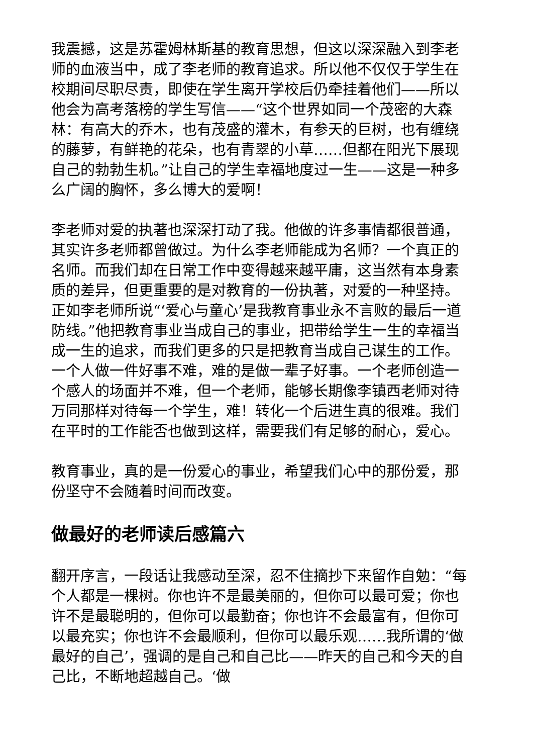我震撼，这是苏霍姆林斯基的教育思想，但这以深深融入到李老师的血液当中，成了李老师的教育追求。所以他不仅仅于学生在校期间尽职尽责，即使在学生离开学校后仍牵挂着他们——所以他会为高考落榜的学生写信——“这个世界如同一个茂密的大森林：有高大的乔木，也有茂盛的灌木，有参天的巨树，也有缠绕的藤萝，有鲜艳的花朵，也有青翠的小草……但都在阳光下展现自己的勃勃生机。”让自己的学生幸福地度过一生——这是一种多么广阔的胸怀，多么博大的爱啊！
李老师对爱的执著也深深打动了我。他做的许多事情都很普通，其实许多老师都曾做过。为什么李老师能成为名师？一个真正的名师。而我们却在日常工作中变得越来越平庸，这当然有本身素质的差异，但更重要的是对教育的一份执著，对爱的一种坚持。正如李老师所说“‘爱心与童心’是我教育事业永不言败的最后一道防线。”他把教育事业当成自己的事业，把带给学生一生的幸福当成一生的追求，而我们更多的只是把教育当成自己谋生的工作。一个人做一件好事不难，难的是做一辈子好事。一个老师创造一个感人的场面并不难，但一个老师，能够长期像李镇西老师对待万同那样对待每一个学生，难！转化一个后进生真的很难。我们在平时的工作能否也做到这样，需要我们有足够的耐心，爱心。
教育事业，真的是一份爱心的事业，希望我们心中的那份爱，那份坚守不会随着时间而改变。
做最好的老师读后感篇六
翻开序言，一段话让我感动至深，忍不住摘抄下来留作自勉：“每个人都是一棵树。你也许不是最美丽的，但你可以最可爱；你也许不是最聪明的，但你可以最勤奋；你也许不会最富有，但你可以最充实；你也许不会最顺利，但你可以最乐观……我所谓的‘做最好的自己’，强调的是自己和自己比——昨天的自己和今天的自己比，不断地超越自己。‘做